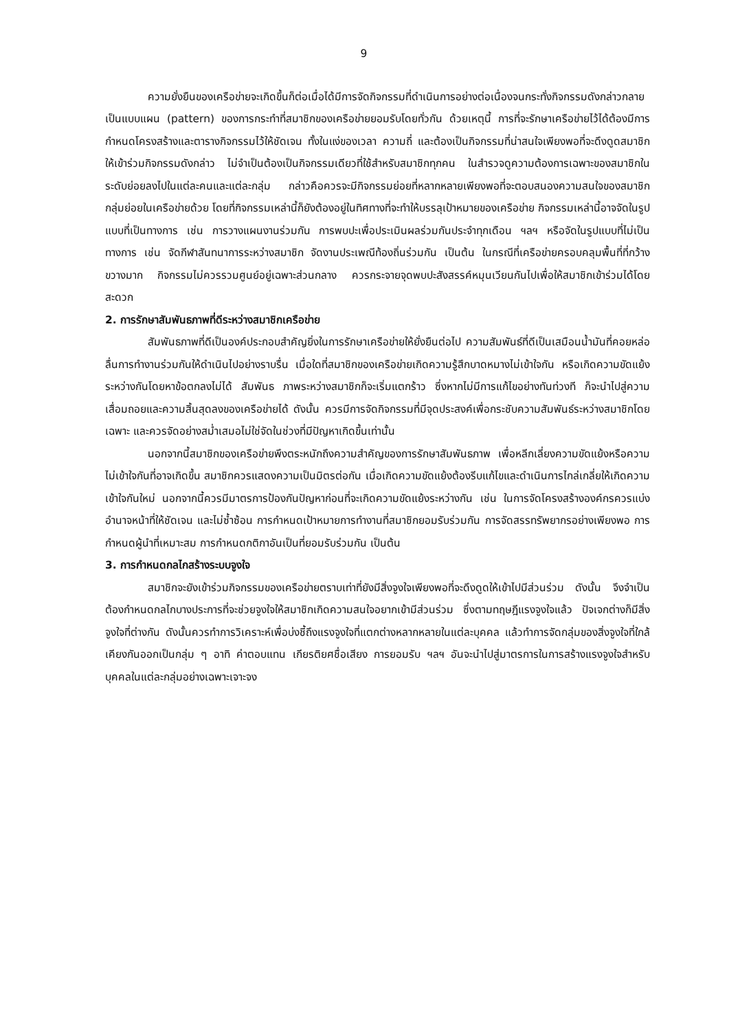9
ความยั่งยืนของเครือข่ายจะเกิดขึ้นก็ต่อเมื่อได้มีการจัดกิจกรรมที่ดำเนินการอย่างต่อเนื่องจนกระทั่งกิจกรรมดังกล่าวกลายเป็นแบบแผน (pattern) ของการกระทำที่สมาชิกของเครือข่ายยอมรับโดยทั่วกัน ด้วยเหตุนี้ การที่จะรักษาเครือข่ายไว้ได้ต้องมีการกำหนดโครงสร้างและตารางกิจกรรมไว้ให้ชัดเจน ทั้งในแง่ของเวลา ความถี่ และต้องเป็นกิจกรรมที่น่าสนใจเพียงพอที่จะดึงดูดสมาชิกให้เข้าร่วมกิจกรรมดังกล่าว ไม่จำเป็นต้องเป็นกิจกรรมเดียวที่ใช้สำหรับสมาชิกทุกคน ในสำรวจดูความต้องการเฉพาะของสมาชิกในระดับย่อยลงไปในแต่ละคนและแต่ละกลุ่ม กล่าวคือควรจะมีกิจกรรมย่อยที่หลากหลายเพียงพอที่จะตอบสนองความสนใจของสมาชิกกลุ่มย่อยในเครือข่ายด้วย โดยที่กิจกรรมเหล่านี้ก็ยังต้องอยู่ในทิศทางที่จะทำให้บรรลุเป้าหมายของเครือข่าย กิจกรรมเหล่านี้อาจจัดในรูปแบบที่เป็นทางการ เช่น การวางแผนงานร่วมกัน การพบปะเพื่อประเมินผลร่วมกันประจำทุกเดือน ฯลฯ หรือจัดในรูปแบบที่ไม่เป็นทางการ เช่น จัดกีฬาสันทนาการระหว่างสมาชิก จัดงานประเพณีท้องถิ่นร่วมกัน เป็นต้น ในกรณีที่เครือข่ายครอบคลุมพื้นที่ที่กว้างขวางมาก กิจกรรมไม่ควรรวมศูนย์อยู่เฉพาะส่วนกลาง ควรกระจายจุดพบปะสังสรรค์หมุนเวียนกันไปเพื่อให้สมาชิกเข้าร่วมได้โดยสะดวก
2. การรักษาสัมพันธภาพที่ดีระหว่างสมาชิกเครือข่าย
สัมพันธภาพที่ดีเป็นองค์ประกอบสำคัญยิ่งในการรักษาเครือข่ายให้ยั่งยืนต่อไป ความสัมพันธ์ที่ดีเป็นเสมือนน้ำมันที่คอยหล่อลื่นการทำงานร่วมกันให้ดำเนินไปอย่างราบรื่น เมื่อใดที่สมาชิกของเครือข่ายเกิดความรู้สึกบาดหมางไม่เข้าใจกัน หรือเกิดความขัดแย้งระหว่างกันโดยหาข้อตกลงไม่ได้ สัมพันธ ภาพระหว่างสมาชิกก็จะเริ่มแตกร้าว ซึ่งหากไม่มีการแก้ไขอย่างทันท่วงที ก็จะนำไปสู่ความเสื่อมถอยและความสิ้นสุดลงของเครือข่ายได้ ดังนั้น ควรมีการจัดกิจกรรมที่มีจุดประสงค์เพื่อกระชับความสัมพันธ์ระหว่างสมาชิกโดยเฉพาะ และควรจัดอย่างสม่ำเสมอไม่ใช่จัดในช่วงที่มีปัญหาเกิดขึ้นเท่านั้น
นอกจากนี้สมาชิกของเครือข่ายพึงตระหนักถึงความสำคัญของการรักษาสัมพันธภาพ เพื่อหลีกเลี่ยงความขัดแย้งหรือความไม่เข้าใจกันที่อาจเกิดขึ้น สมาชิกควรแสดงความเป็นมิตรต่อกัน เมื่อเกิดความขัดแย้งต้องรีบแก้ไขและดำเนินการไกล่เกลี่ยให้เกิดความเข้าใจกันใหม่ นอกจากนี้ควรมีมาตรการป้องกันปัญหาก่อนที่จะเกิดความขัดแย้งระหว่างกัน เช่น ในการจัดโครงสร้างองค์กรควรแบ่งอำนาจหน้าที่ให้ชัดเจน และไม่ซ้ำซ้อน การกำหนดเป้าหมายการทำงานที่สมาชิกยอมรับร่วมกัน การจัดสรรทรัพยากรอย่างเพียงพอ การกำหนดผู้นำที่เหมาะสม การกำหนดกติกาอันเป็นที่ยอมรับร่วมกัน เป็นต้น
3. การกำหนดกลไกสร้างระบบจูงใจ
สมาชิกจะยังเข้าร่วมกิจกรรมของเครือข่ายตราบเท่าที่ยังมีสิ่งจูงใจเพียงพอที่จะดึงดูดให้เข้าไปมีส่วนร่วม ดังนั้น จึงจำเป็นต้องกำหนดกลไกบางประการที่จะช่วยจูงใจให้สมาชิกเกิดความสนใจอยากเข้ามีส่วนร่วม ซึ่งตามทฤษฎีแรงจูงใจแล้ว ปัจเจกต่างก็มีสิ่งจูงใจที่ต่างกัน ดังนั้นควรทำการวิเคราะห์เพื่อบ่งชี้ถึงแรงจูงใจที่แตกต่างหลากหลายในแต่ละบุคคล แล้วทำการจัดกลุ่มของสิ่งจูงใจที่ใกล้เคียงกันออกเป็นกลุ่ม ๆ อาทิ ค่าตอบแทน เกียรติยศชื่อเสียง การยอมรับ ฯลฯ อันจะนำไปสู่มาตรการในการสร้างแรงจูงใจสำหรับบุคคลในแต่ละกลุ่มอย่างเฉพาะเจาะจง